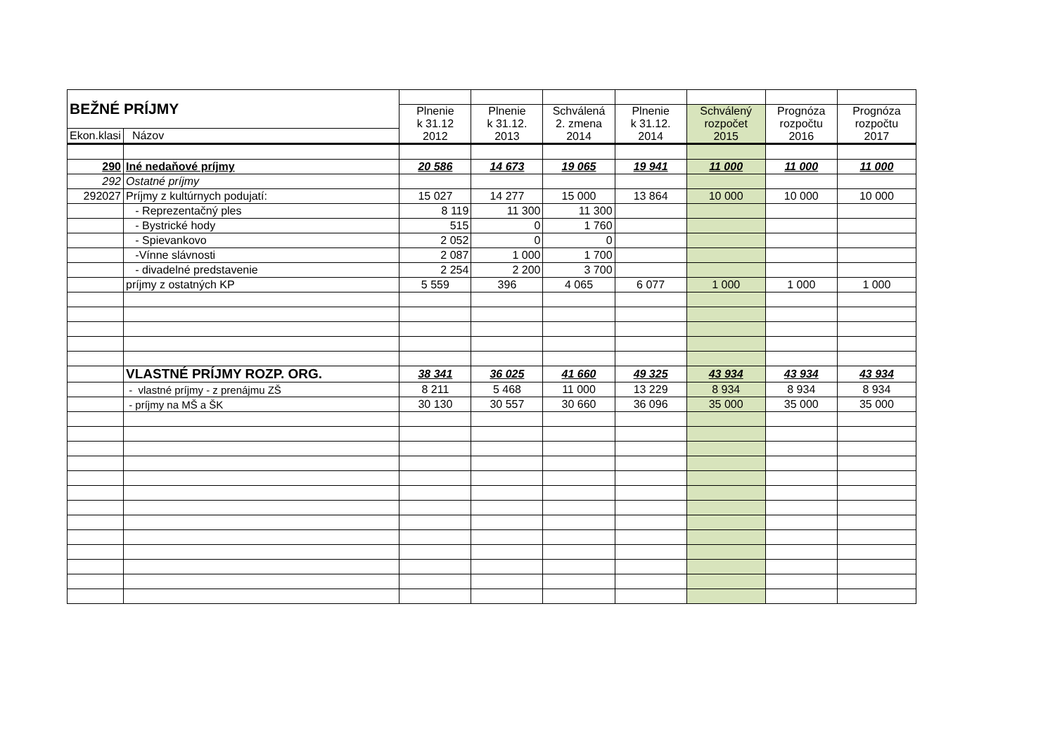| BEŽNÉ PRÍJMY | | | | | | | | |
| | | Plnenie k 31.12 2012 | Plnenie k 31.12. 2013 | Schválená 2. zmena 2014 | Plnenie k 31.12. 2014 | Schválený rozpočet 2015 | Prognóza rozpočtu 2016 | Prognóza rozpočtu 2017 |
| Ekon.klasi | Názov | | | | | | | |
| 290 | Iné nedaňové príjmy | 20 586 | 14 673 | 19 065 | 19 941 | 11 000 | 11 000 | 11 000 |
| 292 | Ostatné príjmy | | | | | | | |
| 292027 | Príjmy z kultúrnych podujatí: | 15 027 | 14 277 | 15 000 | 13 864 | 10 000 | 10 000 | 10 000 |
| | - Reprezentačný ples | 8 119 | 11 300 | 11 300 | | | | |
| | - Bystrické hody | 515 | 0 | 1 760 | | | | |
| | - Spievankovo | 2 052 | 0 | 0 | | | | |
| | -Vínne slávnosti | 2 087 | 1 000 | 1 700 | | | | |
| | - divadelné predstavenie | 2 254 | 2 200 | 3 700 | | | | |
| | príjmy z ostatných KP | 5 559 | 396 | 4 065 | 6 077 | 1 000 | 1 000 | 1 000 |
| | VLASTNÉ PRÍJMY ROZP. ORG. | 38 341 | 36 025 | 41 660 | 49 325 | 43 934 | 43 934 | 43 934 |
| | - vlastné príjmy - z prenájmu ZŠ | 8 211 | 5 468 | 11 000 | 13 229 | 8 934 | 8 934 | 8 934 |
| | - príjmy na MŠ a ŠK | 30 130 | 30 557 | 30 660 | 36 096 | 35 000 | 35 000 | 35 000 |